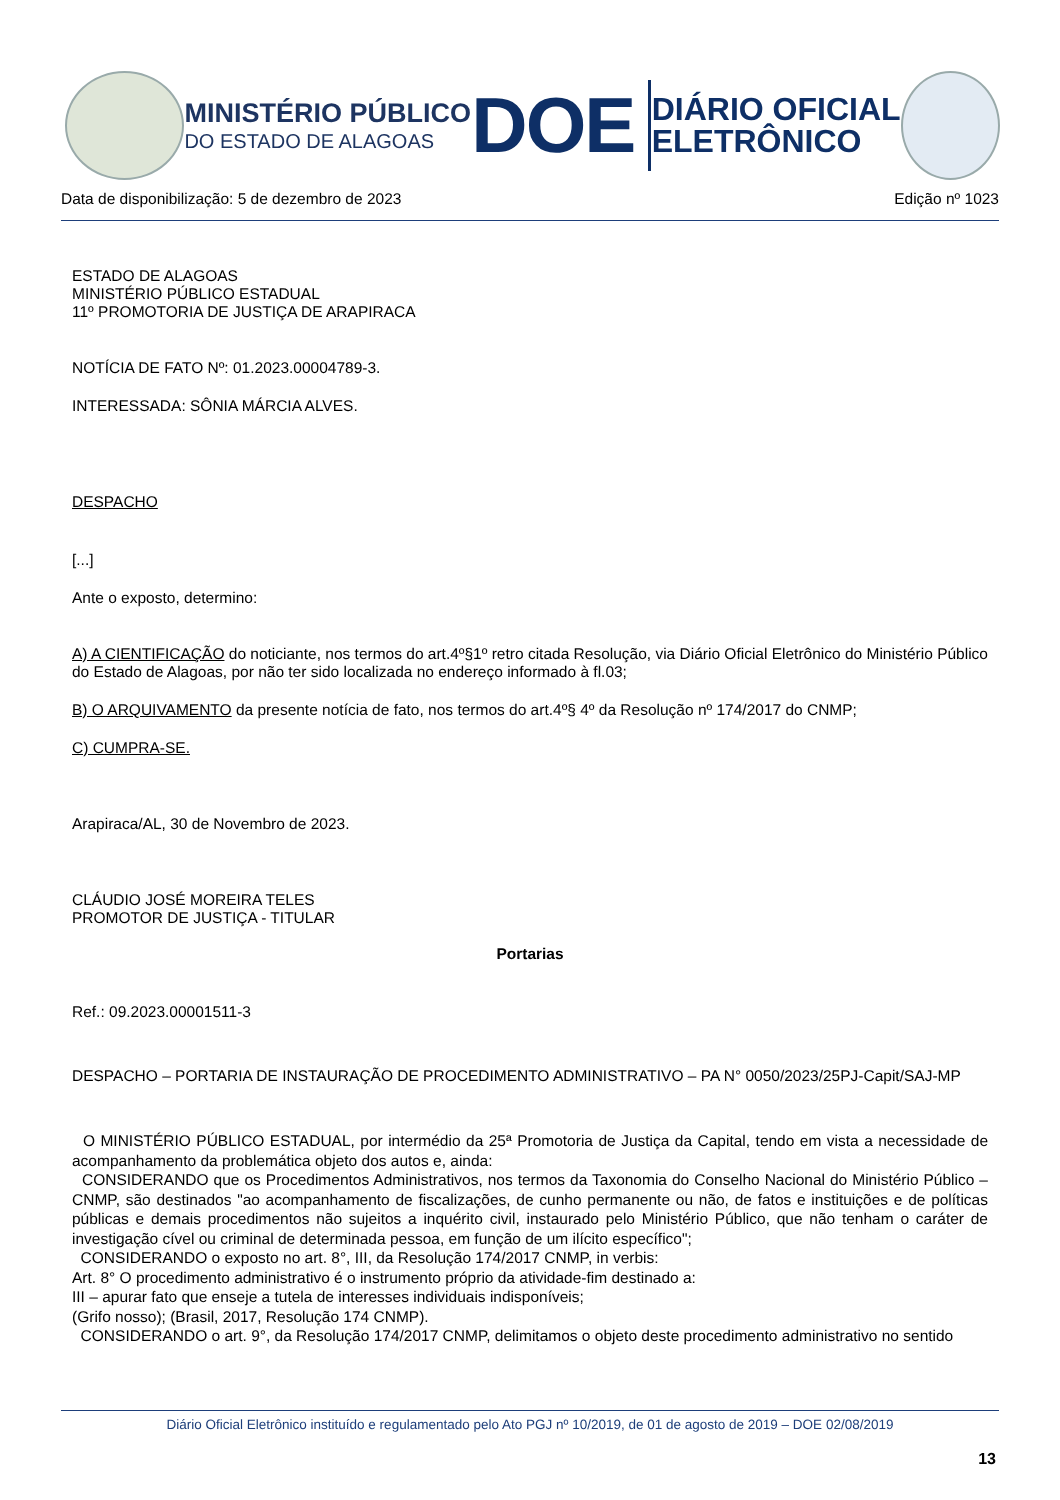MINISTÉRIO PÚBLICO
DO ESTADO DE ALAGOAS
DOE
DIÁRIO OFICIAL
ELETRÔNICO
Data de disponibilização: 5 de dezembro de 2023 Edição nº 1023
ESTADO DE ALAGOAS
MINISTÉRIO PÚBLICO ESTADUAL
11º PROMOTORIA DE JUSTIÇA DE ARAPIRACA
NOTÍCIA DE FATO Nº: 01.2023.00004789-3.
INTERESSADA: SÔNIA MÁRCIA ALVES.
DESPACHO
[...]
Ante o exposto, determino:
A) A CIENTIFICAÇÃO do noticiante, nos termos do art.4º§1º retro citada Resolução, via Diário Oficial Eletrônico do Ministério Público do Estado de Alagoas, por não ter sido localizada no endereço informado à fl.03;
B) O ARQUIVAMENTO da presente notícia de fato, nos termos do art.4º§ 4º da Resolução nº 174/2017 do CNMP;
C) CUMPRA-SE.
Arapiraca/AL, 30 de Novembro de 2023.
CLÁUDIO JOSÉ MOREIRA TELES
PROMOTOR DE JUSTIÇA - TITULAR
Portarias
Ref.: 09.2023.00001511-3
DESPACHO – PORTARIA DE INSTAURAÇÃO DE PROCEDIMENTO ADMINISTRATIVO – PA N° 0050/2023/25PJ-Capit/SAJ-MP
O MINISTÉRIO PÚBLICO ESTADUAL, por intermédio da 25ª Promotoria de Justiça da Capital, tendo em vista a necessidade de acompanhamento da problemática objeto dos autos e, ainda:
CONSIDERANDO que os Procedimentos Administrativos, nos termos da Taxonomia do Conselho Nacional do Ministério Público – CNMP, são destinados "ao acompanhamento de fiscalizações, de cunho permanente ou não, de fatos e instituições e de políticas públicas e demais procedimentos não sujeitos a inquérito civil, instaurado pelo Ministério Público, que não tenham o caráter de investigação cível ou criminal de determinada pessoa, em função de um ilícito específico";
CONSIDERANDO o exposto no art. 8°, III, da Resolução 174/2017 CNMP, in verbis:
Art. 8° O procedimento administrativo é o instrumento próprio da atividade-fim destinado a:
III – apurar fato que enseje a tutela de interesses individuais indisponíveis;
(Grifo nosso); (Brasil, 2017, Resolução 174 CNMP).
CONSIDERANDO o art. 9°, da Resolução 174/2017 CNMP, delimitamos o objeto deste procedimento administrativo no sentido
Diário Oficial Eletrônico instituído e regulamentado pelo Ato PGJ nº 10/2019, de 01 de agosto de 2019 – DOE 02/08/2019
13